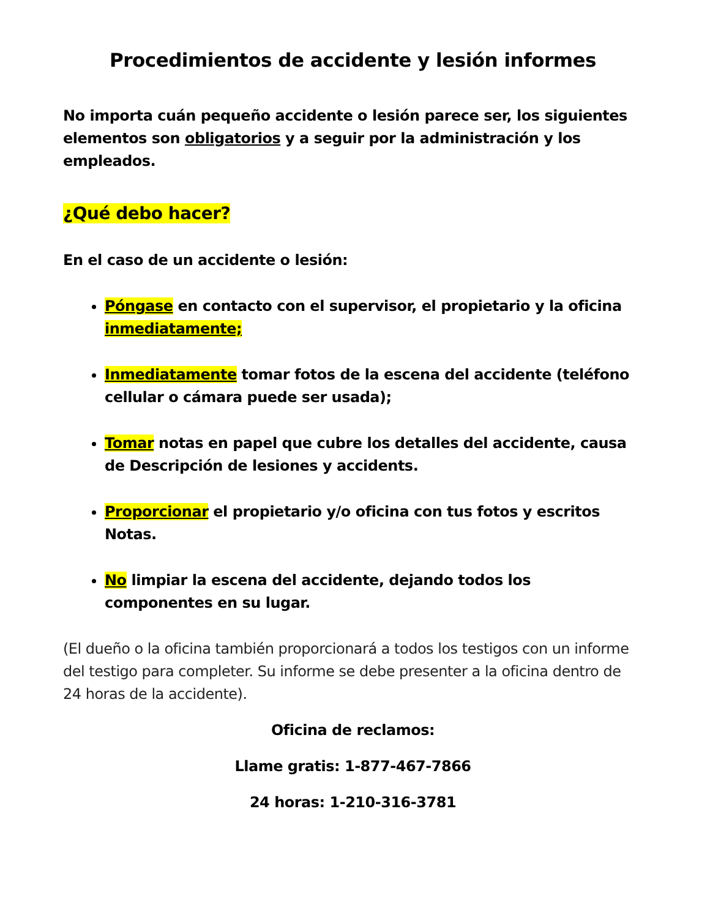Procedimientos de accidente y lesión informes
No importa cuán pequeño accidente o lesión parece ser, los siguientes elementos son obligatorios y a seguir por la administración y los empleados.
¿Qué debo hacer?
En el caso de un accidente o lesión:
Póngase en contacto con el supervisor, el propietario y la oficina inmediatamente;
Inmediatamente tomar fotos de la escena del accidente (teléfono cellular o cámara puede ser usada);
Tomar notas en papel que cubre los detalles del accidente, causa de Descripción de lesiones y accidents.
Proporcionar el propietario y/o oficina con tus fotos y escritos Notas.
No limpiar la escena del accidente, dejando todos los componentes en su lugar.
(El dueño o la oficina también proporcionará a todos los testigos con un informe del testigo para completer. Su informe se debe presenter a la oficina dentro de 24 horas de la accidente).
Oficina de reclamos:
Llame gratis: 1-877-467-7866
24 horas: 1-210-316-3781